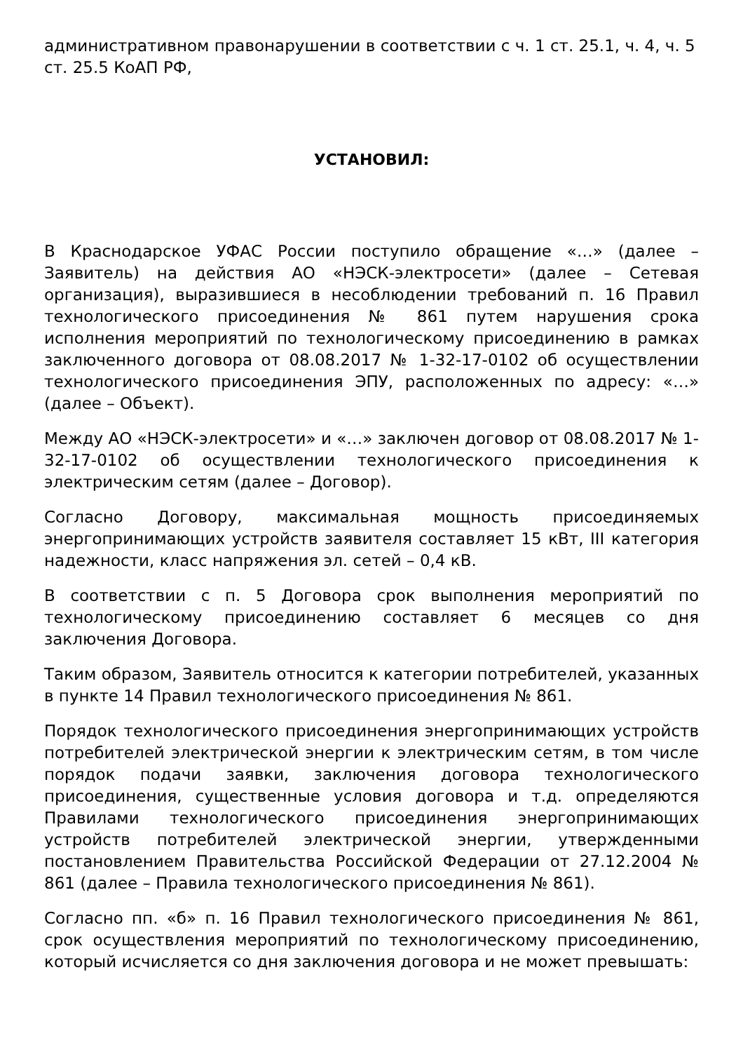административном правонарушении в соответствии с ч. 1 ст. 25.1, ч. 4, ч. 5 ст. 25.5 КоАП РФ,
УСТАНОВИЛ:
В Краснодарское УФАС России поступило обращение «…» (далее – Заявитель) на действия АО «НЭСК-электросети» (далее – Сетевая организация), выразившиеся в несоблюдении требований п. 16 Правил технологического присоединения № 861 путем нарушения срока исполнения мероприятий по технологическому присоединению в рамках заключенного договора от 08.08.2017 № 1-32-17-0102 об осуществлении технологического присоединения ЭПУ, расположенных по адресу: «…» (далее – Объект).
Между АО «НЭСК-электросети» и «…» заключен договор от 08.08.2017 № 1-32-17-0102 об осуществлении технологического присоединения к электрическим сетям (далее – Договор).
Согласно Договору, максимальная мощность присоединяемых энергопринимающих устройств заявителя составляет 15 кВт, III категория надежности, класс напряжения эл. сетей – 0,4 кВ.
В соответствии с п. 5 Договора срок выполнения мероприятий по технологическому присоединению составляет 6 месяцев со дня заключения Договора.
Таким образом, Заявитель относится к категории потребителей, указанных в пункте 14 Правил технологического присоединения № 861.
Порядок технологического присоединения энергопринимающих устройств потребителей электрической энергии к электрическим сетям, в том числе порядок подачи заявки, заключения договора технологического присоединения, существенные условия договора и т.д. определяются Правилами технологического присоединения энергопринимающих устройств потребителей электрической энергии, утвержденными постановлением Правительства Российской Федерации от 27.12.2004 № 861 (далее – Правила технологического присоединения № 861).
Согласно пп. «б» п. 16 Правил технологического присоединения № 861, срок осуществления мероприятий по технологическому присоединению, который исчисляется со дня заключения договора и не может превышать: